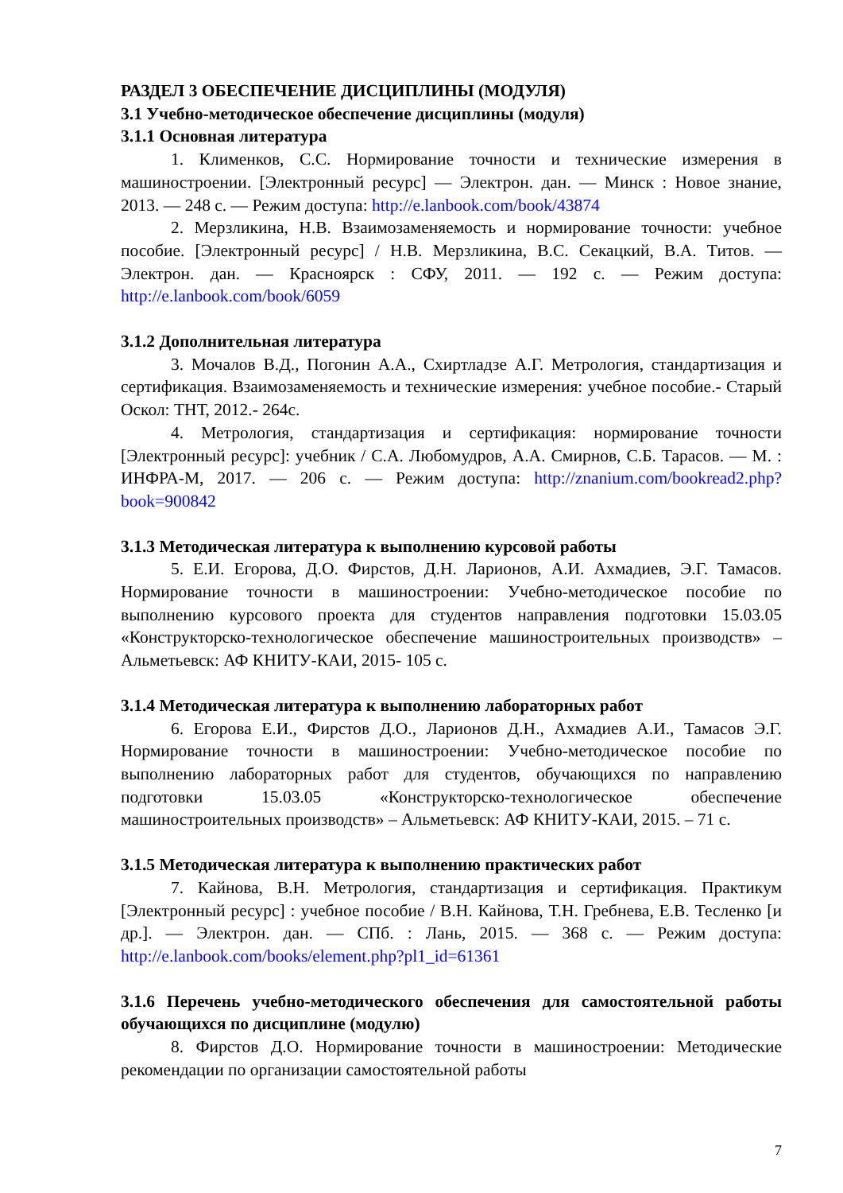РАЗДЕЛ 3 ОБЕСПЕЧЕНИЕ ДИСЦИПЛИНЫ (МОДУЛЯ)
3.1 Учебно-методическое обеспечение дисциплины (модуля)
3.1.1 Основная литература
1. Клименков, С.С. Нормирование точности и технические измерения в машиностроении. [Электронный ресурс] — Электрон. дан. — Минск : Новое знание, 2013. — 248 с. — Режим доступа: http://e.lanbook.com/book/43874
2. Мерзликина, Н.В. Взаимозаменяемость и нормирование точности: учебное пособие. [Электронный ресурс] / Н.В. Мерзликина, В.С. Секацкий, В.А. Титов. — Электрон. дан. — Красноярск : СФУ, 2011. — 192 с. — Режим доступа: http://e.lanbook.com/book/6059
3.1.2 Дополнительная литература
3. Мочалов В.Д., Погонин А.А., Схиртладзе А.Г. Метрология, стандартизация и сертификация. Взаимозаменяемость и технические измерения: учебное пособие.- Старый Оскол: ТНТ, 2012.- 264с.
4. Метрология, стандартизация и сертификация: нормирование точности [Электронный ресурс]: учебник / С.А. Любомудров, А.А. Смирнов, С.Б. Тарасов. — М. : ИНФРА-М, 2017. — 206 с. — Режим доступа: http://znanium.com/bookread2.php?book=900842
3.1.3 Методическая литература к выполнению курсовой работы
5. Е.И. Егорова, Д.О. Фирстов, Д.Н. Ларионов, А.И. Ахмадиев, Э.Г. Тамасов. Нормирование точности в машиностроении: Учебно-методическое пособие по выполнению курсового проекта для студентов направления подготовки 15.03.05 «Конструкторско-технологическое обеспечение машиностроительных производств» – Альметьевск: АФ КНИТУ-КАИ, 2015- 105 с.
3.1.4 Методическая литература к выполнению лабораторных работ
6. Егорова Е.И., Фирстов Д.О., Ларионов Д.Н., Ахмадиев А.И., Тамасов Э.Г. Нормирование точности в машиностроении: Учебно-методическое пособие по выполнению лабораторных работ для студентов, обучающихся по направлению подготовки 15.03.05 «Конструкторско-технологическое обеспечение машиностроительных производств» – Альметьевск: АФ КНИТУ-КАИ, 2015. – 71 с.
3.1.5 Методическая литература к выполнению практических работ
7. Кайнова, В.Н. Метрология, стандартизация и сертификация. Практикум [Электронный ресурс] : учебное пособие / В.Н. Кайнова, Т.Н. Гребнева, Е.В. Тесленко [и др.]. — Электрон. дан. — СПб. : Лань, 2015. — 368 с. — Режим доступа: http://e.lanbook.com/books/element.php?pl1_id=61361
3.1.6 Перечень учебно-методического обеспечения для самостоятельной работы обучающихся по дисциплине (модулю)
8. Фирстов Д.О. Нормирование точности в машиностроении: Методические рекомендации по организации самостоятельной работы
7